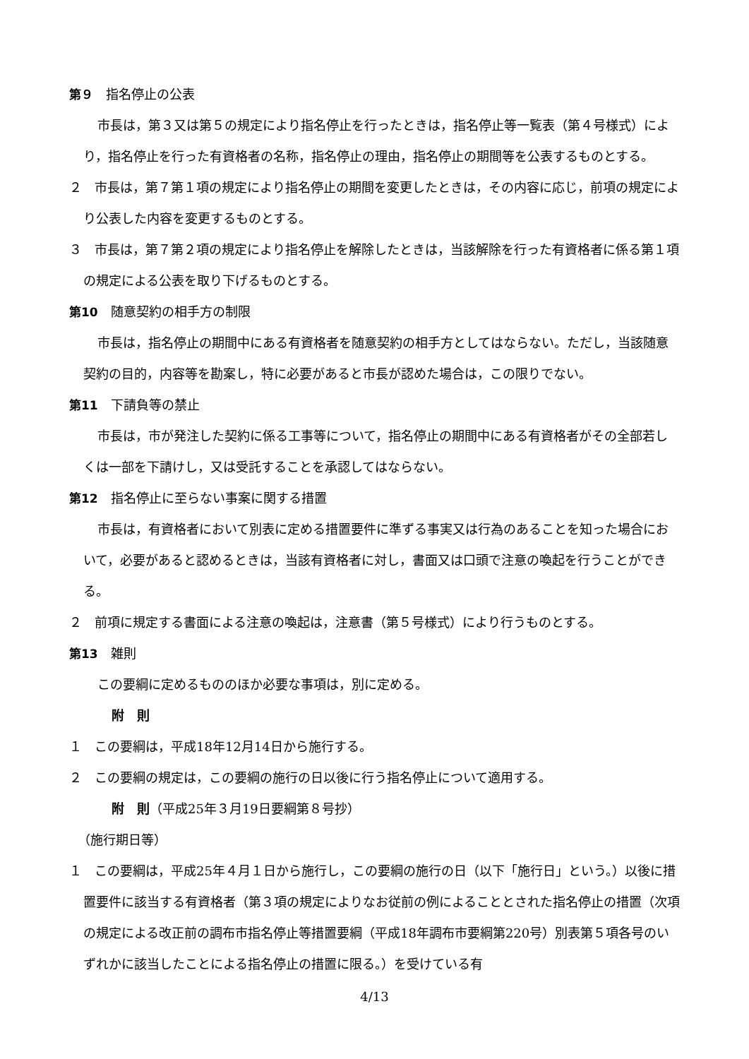第９　指名停止の公表
市長は，第３又は第５の規定により指名停止を行ったときは，指名停止等一覧表（第４号様式）により，指名停止を行った有資格者の名称，指名停止の理由，指名停止の期間等を公表するものとする。
２　市長は，第７第１項の規定により指名停止の期間を変更したときは，その内容に応じ，前項の規定により公表した内容を変更するものとする。
３　市長は，第７第２項の規定により指名停止を解除したときは，当該解除を行った有資格者に係る第１項の規定による公表を取り下げるものとする。
第10　随意契約の相手方の制限
市長は，指名停止の期間中にある有資格者を随意契約の相手方としてはならない。ただし，当該随意契約の目的，内容等を勘案し，特に必要があると市長が認めた場合は，この限りでない。
第11　下請負等の禁止
市長は，市が発注した契約に係る工事等について，指名停止の期間中にある有資格者がその全部若しくは一部を下請けし，又は受託することを承認してはならない。
第12　指名停止に至らない事案に関する措置
市長は，有資格者において別表に定める措置要件に準ずる事実又は行為のあることを知った場合において，必要があると認めるときは，当該有資格者に対し，書面又は口頭で注意の喚起を行うことができる。
２　前項に規定する書面による注意の喚起は，注意書（第５号様式）により行うものとする。
第13　雑則
この要綱に定めるもののほか必要な事項は，別に定める。
附　則
１　この要綱は，平成18年12月14日から施行する。
２　この要綱の規定は，この要綱の施行の日以後に行う指名停止について適用する。
附　則（平成25年３月19日要綱第８号抄）
（施行期日等）
１　この要綱は，平成25年４月１日から施行し，この要綱の施行の日（以下「施行日」という。）以後に措置要件に該当する有資格者（第３項の規定によりなお従前の例によることとされた指名停止の措置（次項の規定による改正前の調布市指名停止等措置要綱（平成18年調布市要綱第220号）別表第５項各号のいずれかに該当したことによる指名停止の措置に限る。）を受けている有
4/13